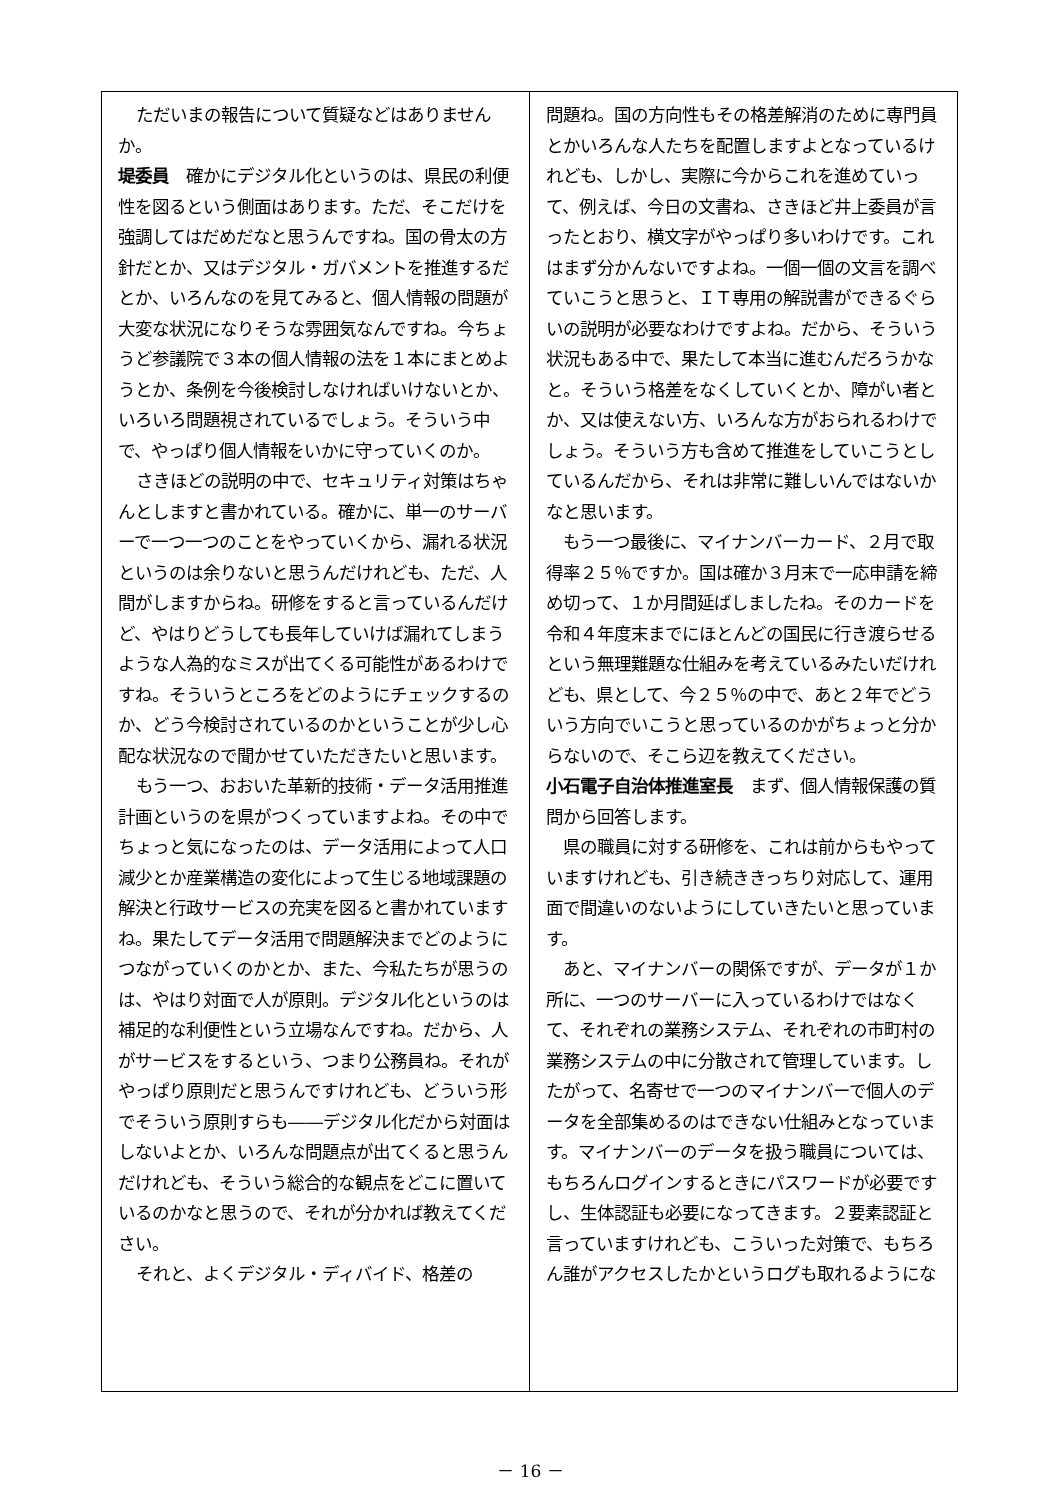ただいまの報告について質疑などはありませんか。
堤委員　確かにデジタル化というのは、県民の利便性を図るという側面はあります。ただ、そこだけを強調してはだめだなと思うんですね。国の骨太の方針だとか、又はデジタル・ガバメントを推進するだとか、いろんなのを見てみると、個人情報の問題が大変な状況になりそうな雰囲気なんですね。今ちょうど参議院で３本の個人情報の法を１本にまとめようとか、条例を今後検討しなければいけないとか、いろいろ問題視されているでしょう。そういう中で、やっぱり個人情報をいかに守っていくのか。
さきほどの説明の中で、セキュリティ対策はちゃんとしますと書かれている。確かに、単一のサーバーで一つ一つのことをやっていくから、漏れる状況というのは余りないと思うんだけれども、ただ、人間がしますからね。研修をすると言っているんだけど、やはりどうしても長年していけば漏れてしまうような人為的なミスが出てくる可能性があるわけですね。そういうところをどのようにチェックするのか、どう今検討されているのかということが少し心配な状況なので聞かせていただきたいと思います。
もう一つ、おおいた革新的技術・データ活用推進計画というのを県がつくっていますよね。その中でちょっと気になったのは、データ活用によって人口減少とか産業構造の変化によって生じる地域課題の解決と行政サービスの充実を図ると書かれていますね。果たしてデータ活用で問題解決までどのようにつながっていくのかとか、また、今私たちが思うのは、やはり対面で人が原則。デジタル化というのは補足的な利便性という立場なんですね。だから、人がサービスをするという、つまり公務員ね。それがやっぱり原則だと思うんですけれども、どういう形でそういう原則すらも――デジタル化だから対面はしないよとか、いろんな問題点が出てくると思うんだけれども、そういう総合的な観点をどこに置いているのかなと思うので、それが分かれば教えてください。
それと、よくデジタル・ディバイド、格差の
問題ね。国の方向性もその格差解消のために専門員とかいろんな人たちを配置しますよとなっているけれども、しかし、実際に今からこれを進めていって、例えば、今日の文書ね、さきほど井上委員が言ったとおり、横文字がやっぱり多いわけです。これはまず分かんないですよね。一個一個の文言を調べていこうと思うと、ＩＴ専用の解説書ができるぐらいの説明が必要なわけですよね。だから、そういう状況もある中で、果たして本当に進むんだろうかなと。そういう格差をなくしていくとか、障がい者とか、又は使えない方、いろんな方がおられるわけでしょう。そういう方も含めて推進をしていこうとしているんだから、それは非常に難しいんではないかなと思います。
もう一つ最後に、マイナンバーカード、２月で取得率２５％ですか。国は確か３月末で一応申請を締め切って、１か月間延ばしましたね。そのカードを令和４年度末までにほとんどの国民に行き渡らせるという無理難題な仕組みを考えているみたいだけれども、県として、今２５％の中で、あと２年でどういう方向でいこうと思っているのかがちょっと分からないので、そこら辺を教えてください。
小石電子自治体推進室長　まず、個人情報保護の質問から回答します。
県の職員に対する研修を、これは前からもやっていますけれども、引き続ききっちり対応して、運用面で間違いのないようにしていきたいと思っています。
あと、マイナンバーの関係ですが、データが１か所に、一つのサーバーに入っているわけではなくて、それぞれの業務システム、それぞれの市町村の業務システムの中に分散されて管理しています。したがって、名寄せで一つのマイナンバーで個人のデータを全部集めるのはできない仕組みとなっています。マイナンバーのデータを扱う職員については、もちろんログインするときにパスワードが必要ですし、生体認証も必要になってきます。２要素認証と言っていますけれども、こういった対策で、もちろん誰がアクセスしたかというログも取れるようにな
－ 16 －